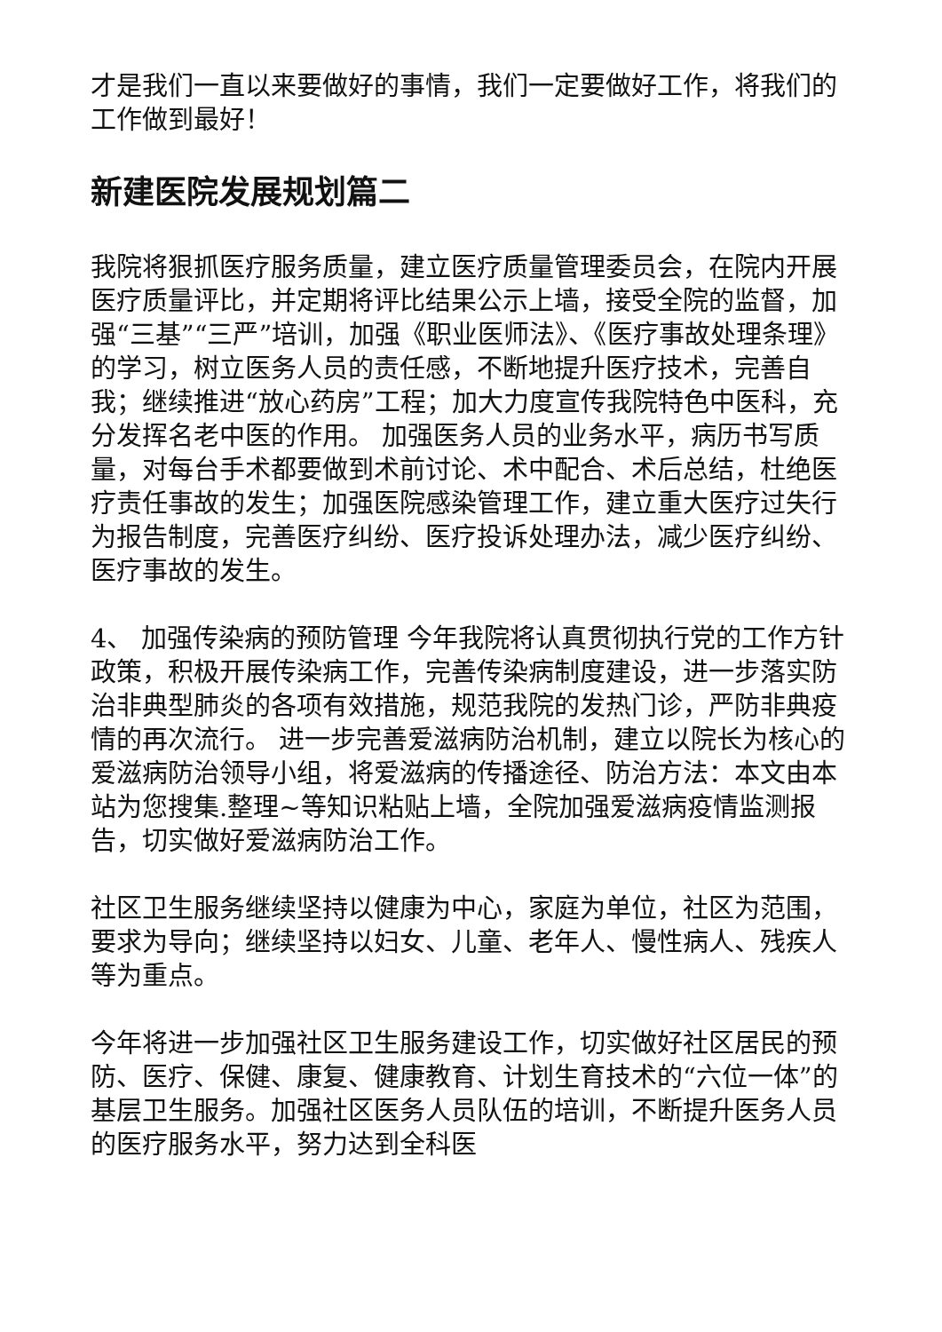才是我们一直以来要做好的事情，我们一定要做好工作，将我们的工作做到最好！
新建医院发展规划篇二
我院将狠抓医疗服务质量，建立医疗质量管理委员会，在院内开展医疗质量评比，并定期将评比结果公示上墙，接受全院的监督，加强“三基”“三严”培训，加强《职业医师法》、《医疗事故处理条理》的学习，树立医务人员的责任感，不断地提升医疗技术，完善自我；继续推进“放心药房”工程；加大力度宣传我院特色中医科，充分发挥名老中医的作用。 加强医务人员的业务水平，病历书写质量，对每台手术都要做到术前讨论、术中配合、术后总结，杜绝医疗责任事故的发生；加强医院感染管理工作，建立重大医疗过失行为报告制度，完善医疗纠纷、医疗投诉处理办法，减少医疗纠纷、医疗事故的发生。
4、 加强传染病的预防管理 今年我院将认真贯彻执行党的工作方针政策，积极开展传染病工作，完善传染病制度建设，进一步落实防治非典型肺炎的各项有效措施，规范我院的发热门诊，严防非典疫情的再次流行。 进一步完善爱滋病防治机制，建立以院长为核心的爱滋病防治领导小组，将爱滋病的传播途径、防治方法：本文由本站为您搜集.整理~等知识粘贴上墙，全院加强爱滋病疫情监测报告，切实做好爱滋病防治工作。
社区卫生服务继续坚持以健康为中心，家庭为单位，社区为范围，要求为导向；继续坚持以妇女、儿童、老年人、慢性病人、残疾人等为重点。
今年将进一步加强社区卫生服务建设工作，切实做好社区居民的预防、医疗、保健、康复、健康教育、计划生育技术的“六位一体”的基层卫生服务。加强社区医务人员队伍的培训，不断提升医务人员的医疗服务水平，努力达到全科医